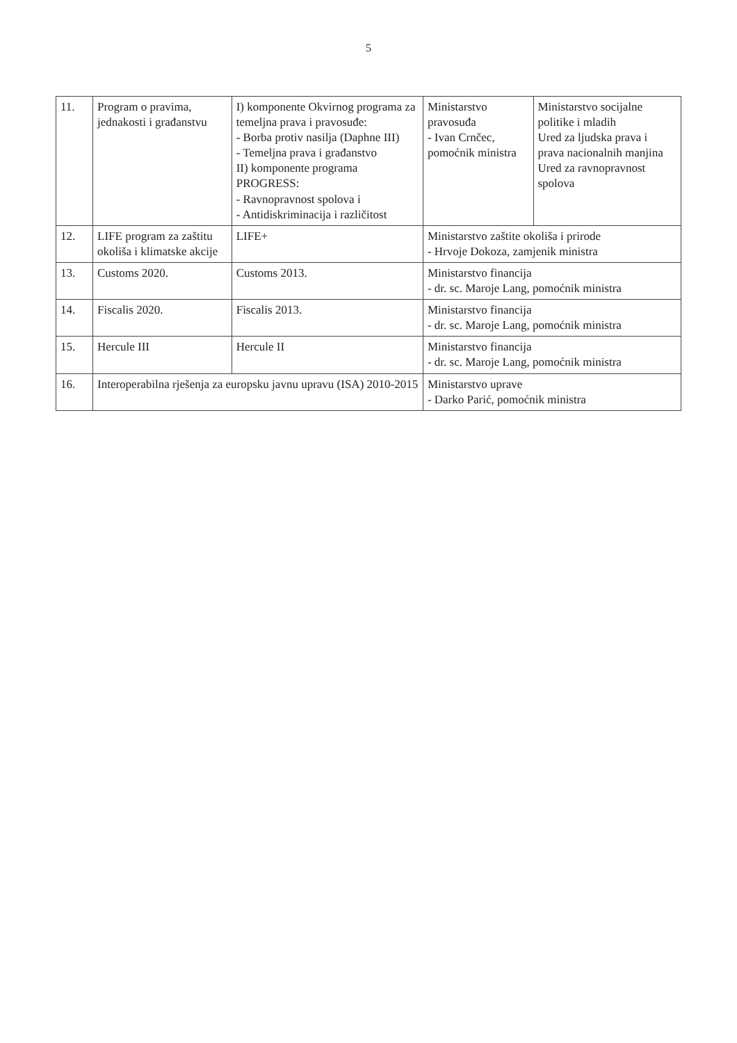5
| 11. | Program o pravima, jednakosti i građanstvu | I) komponente Okvirnog programa za temeljna prava i pravosuđe: - Borba protiv nasilja (Daphne III) - Temeljna prava i građanstvo II) komponente programa PROGRESS: - Ravnopravnost spolova i - Antidiskriminacija i različitost | Ministarstvo pravosuđa - Ivan Crnčec, pomoćnik ministra | Ministarstvo socijalne politike i mladih Ured za ljudska prava i prava nacionalnih manjina Ured za ravnopravnost spolova |
| 12. | LIFE program za zaštitu okoliša i klimatske akcije | LIFE+ | Ministarstvo zaštite okoliša i prirode - Hrvoje Dokoza, zamjenik ministra | |
| 13. | Customs 2020. | Customs 2013. | Ministarstvo financija - dr. sc. Maroje Lang, pomoćnik ministra | |
| 14. | Fiscalis 2020. | Fiscalis 2013. | Ministarstvo financija - dr. sc. Maroje Lang, pomoćnik ministra | |
| 15. | Hercule III | Hercule II | Ministarstvo financija - dr. sc. Maroje Lang, pomoćnik ministra | |
| 16. | Interoperabilna rješenja za europsku javnu upravu (ISA) 2010-2015 | | Ministarstvo uprave - Darko Parić, pomoćnik ministra | |